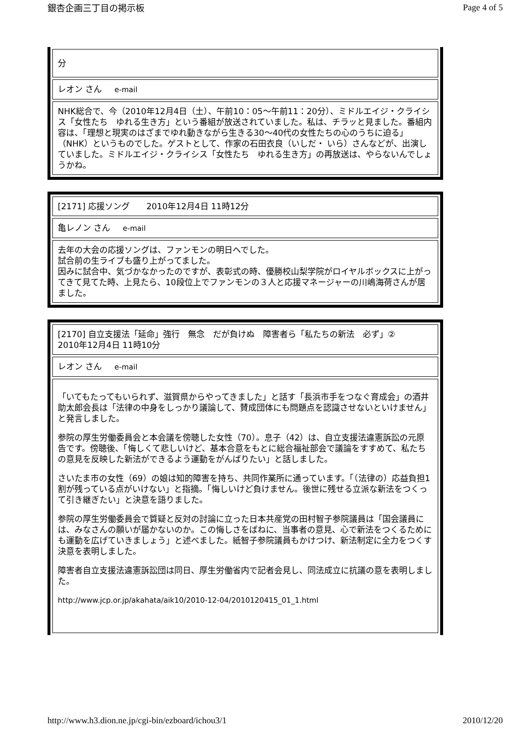銀杏企画三丁目の掲示板 Page 4 of 5
| 分 |
| レオン さん e-mail |
| NHK総合で、今（2010年12月4日（土）、午前10：05～午前11：20分）、ミドルエイジ・クライシス「女性たち ゆれる生き方」という番組が放送されていました。私は、チラッと見ました。番組内容は、「理想と現実のはざまでゆれ動きながら生きる30～40代の女性たちの心のうちに迫る」（NHK）というものでした。ゲストとして、作家の石田衣良（いしだ・ いら）さんなどが、出演していました。ミドルエイジ・クライシス「女性たち ゆれる生き方」の再放送は、やらないんでしょうかね。 |
| [2171] 応援ソング 2010年12月4日 11時12分 |
| 亀レノン さん e-mail |
| 去年の大会の応援ソングは、ファンモンの明日へでした。 試合前の生ライブも盛り上がってました。 因みに試合中、気づかなかったのですが、表彰式の時、優勝校山梨学院がロイヤルボックスに上がってきて見てた時、上見たら、10段位上でファンモンの３人と応援マネージャーの川嶋海荷さんが居ました。 |
| [2170] 自立支援法「延命」強行 無念 だが負けぬ 障害者ら「私たちの新法 必ず」② 2010年12月4日 11時10分 |
| レオン さん e-mail |
| 「いてもたってもいられず、滋賀県からやってきました」と話す「長浜市手をつなぐ育成会」の酒井助太郎会長は「法律の中身をしっかり議論して、賛成団体にも問題点を認識させないといけません」と発言しました。 参院の厚生労働委員会と本会議を傍聴した女性（70）。息子（42）は、自立支援法違憲訴訟の元原告です。傍聴後、「悔しくて悲しいけど、基本合意をもとに総合福祉部会で議論をすすめて、私たちの意見を反映した新法ができるよう運動をがんばりたい」と話しました。 さいたま市の女性（69）の娘は知的障害を持ち、共同作業所に通っています。「（法律の）応益負担1割が残っている点がいけない」と指摘。「悔しいけど負けません。後世に残せる立派な新法をつくって引き継ぎたい」と決意を語りました。 参院の厚生労働委員会で質疑と反対の討論に立った日本共産党の田村智子参院議員は「国会議員には、みなさんの願いが届かないのか。この悔しさをばねに、当事者の意見、心で新法をつくるためにも運動を広げていきましょう」と述べました。紙智子参院議員もかけつけ、新法制定に全力をつくす決意を表明しました。 障害者自立支援法違憲訴訟団は同日、厚生労働省内で記者会見し、同法成立に抗議の意を表明しました。 http://www.jcp.or.jp/akahata/aik10/2010-12-04/2010120415_01_1.html |
http://www.h3.dion.ne.jp/cgi-bin/ezboard/ichou3/1 2010/12/20